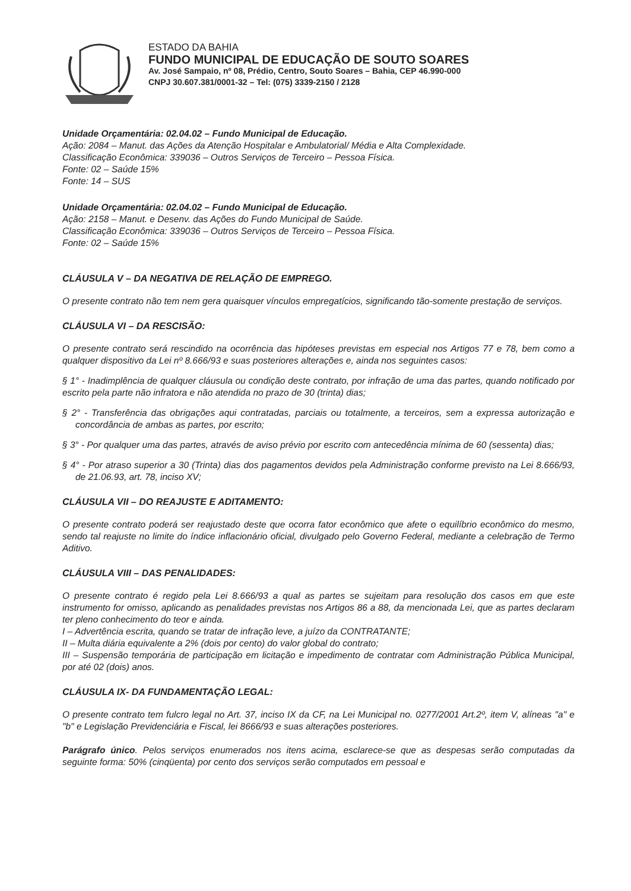ESTADO DA BAHIA
FUNDO MUNICIPAL DE EDUCAÇÃO DE SOUTO SOARES
Av. José Sampaio, nº 08, Prédio, Centro, Souto Soares – Bahia, CEP 46.990-000
CNPJ 30.607.381/0001-32 – Tel: (075) 3339-2150 / 2128
Unidade Orçamentária: 02.04.02 – Fundo Municipal de Educação.
Ação: 2084 – Manut. das Ações da Atenção Hospitalar e Ambulatorial/ Média e Alta Complexidade.
Classificação Econômica: 339036 – Outros Serviços de Terceiro – Pessoa Física.
Fonte: 02 – Saúde 15%
Fonte: 14 – SUS
Unidade Orçamentária: 02.04.02 – Fundo Municipal de Educação.
Ação: 2158 – Manut. e Desenv. das Ações do Fundo Municipal de Saúde.
Classificação Econômica: 339036 – Outros Serviços de Terceiro – Pessoa Física.
Fonte: 02 – Saúde 15%
CLÁUSULA V – DA NEGATIVA DE RELAÇÃO DE EMPREGO.
O presente contrato não tem nem gera quaisquer vínculos empregatícios, significando tão-somente prestação de serviços.
CLÁUSULA VI – DA RESCISÃO:
O presente contrato será rescindido na ocorrência das hipóteses previstas em especial nos Artigos 77 e 78, bem como a qualquer dispositivo da Lei nº 8.666/93 e suas posteriores alterações e, ainda nos seguintes casos:
§ 1° - Inadimplência de qualquer cláusula ou condição deste contrato, por infração de uma das partes, quando notificado por escrito pela parte não infratora e não atendida no prazo de 30 (trinta) dias;
§ 2° - Transferência das obrigações aqui contratadas, parciais ou totalmente, a terceiros, sem a expressa autorização e concordância de ambas as partes, por escrito;
§ 3° - Por qualquer uma das partes, através de aviso prévio por escrito com antecedência mínima de 60 (sessenta) dias;
§ 4° - Por atraso superior a 30 (Trinta) dias dos pagamentos devidos pela Administração conforme previsto na Lei 8.666/93, de 21.06.93, art. 78, inciso XV;
CLÁUSULA VII – DO REAJUSTE E ADITAMENTO:
O presente contrato poderá ser reajustado deste que ocorra fator econômico que afete o equilíbrio econômico do mesmo, sendo tal reajuste no limite do índice inflacionário oficial, divulgado pelo Governo Federal, mediante a celebração de Termo Aditivo.
CLÁUSULA VIII – DAS PENALIDADES:
O presente contrato é regido pela Lei 8.666/93 a qual as partes se sujeitam para resolução dos casos em que este instrumento for omisso, aplicando as penalidades previstas nos Artigos 86 a 88, da mencionada Lei, que as partes declaram ter pleno conhecimento do teor e ainda.
I – Advertência escrita, quando se tratar de infração leve, a juízo da CONTRATANTE;
II – Multa diária equivalente a 2% (dois por cento) do valor global do contrato;
III – Suspensão temporária de participação em licitação e impedimento de contratar com Administração Pública Municipal, por até 02 (dois) anos.
CLÁUSULA IX- DA FUNDAMENTAÇÃO LEGAL:
O presente contrato tem fulcro legal no Art. 37, inciso IX da CF, na Lei Municipal no. 0277/2001 Art.2º, item V, alíneas "a" e "b" e Legislação Previdenciária e Fiscal, lei 8666/93 e suas alterações posteriores.
Parágrafo único. Pelos serviços enumerados nos itens acima, esclarece-se que as despesas serão computadas da seguinte forma: 50% (cinqüenta) por cento dos serviços serão computados em pessoal e